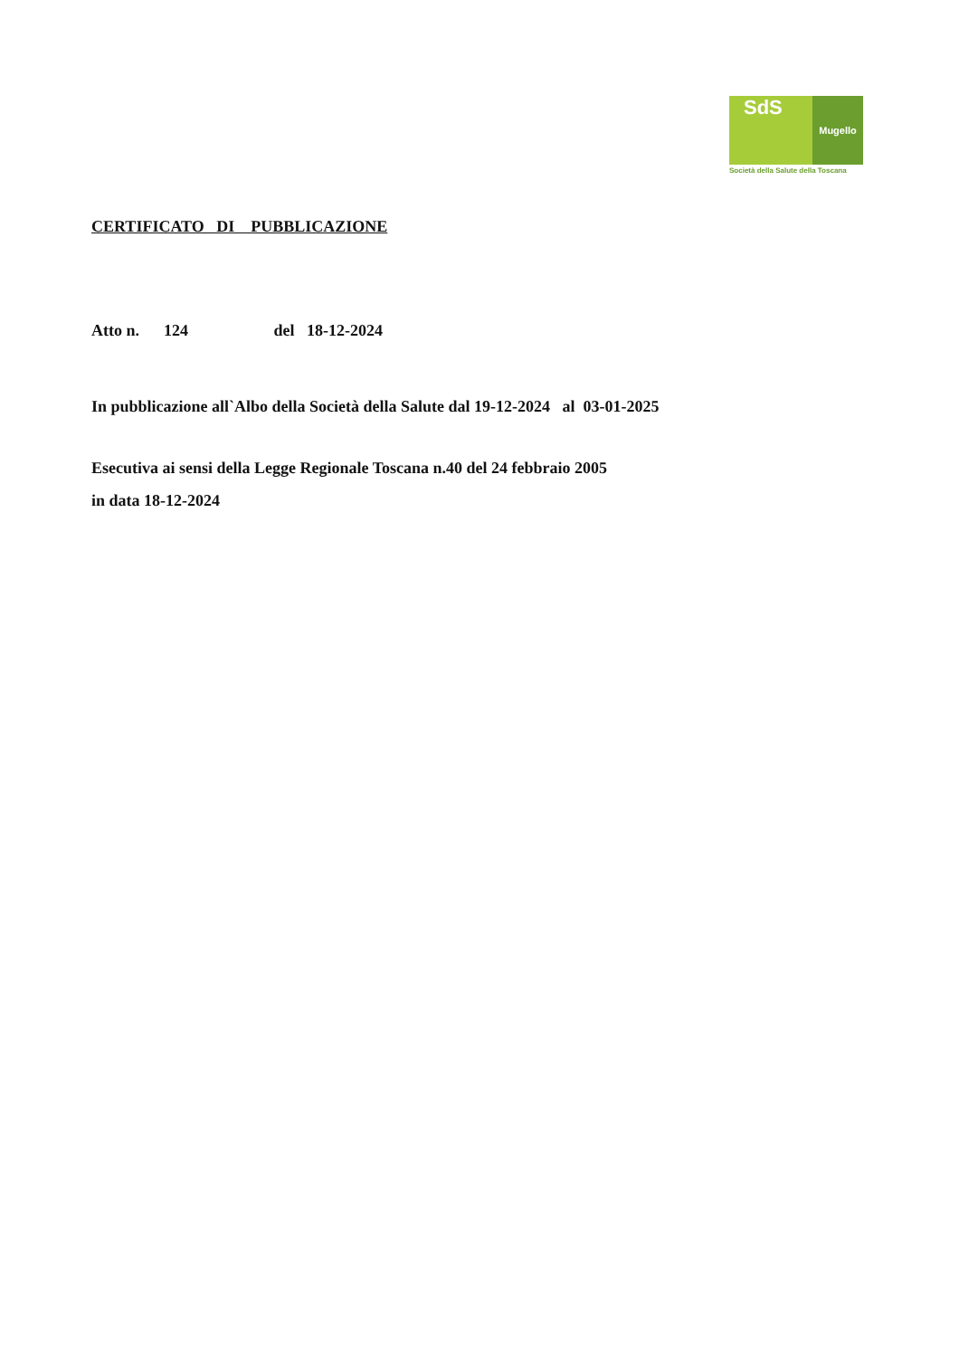SdS
Mugello
Società della Salute della Toscana
CERTIFICATO DI PUBBLICAZIONE
Atto n. 124 del 18-12-2024
In pubblicazione all`Albo della Società della Salute dal 19-12-2024 al 03-01-2025
Esecutiva ai sensi della Legge Regionale Toscana n.40 del 24 febbraio 2005
in data 18-12-2024